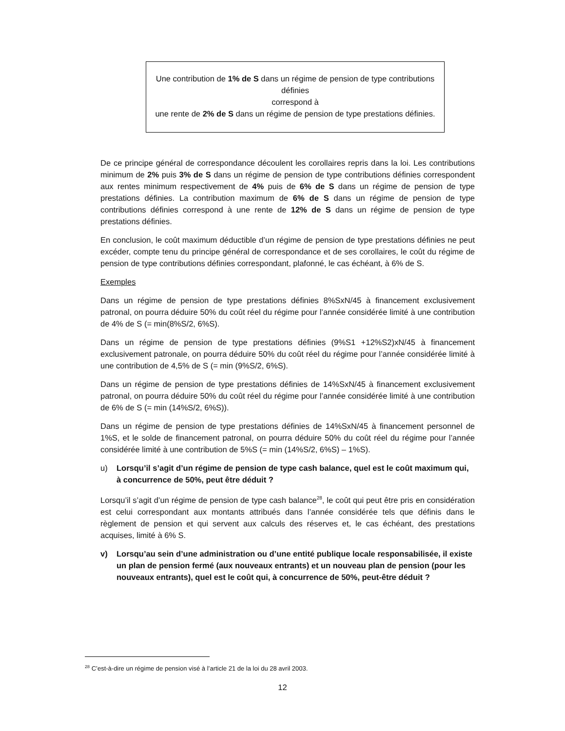Une contribution de 1% de S dans un régime de pension de type contributions définies
correspond à
une rente de 2% de S dans un régime de pension de type prestations définies.
De ce principe général de correspondance découlent les corollaires repris dans la loi. Les contributions minimum de 2% puis 3% de S dans un régime de pension de type contributions définies correspondent aux rentes minimum respectivement de 4% puis de 6% de S dans un régime de pension de type prestations définies. La contribution maximum de 6% de S dans un régime de pension de type contributions définies correspond à une rente de 12% de S dans un régime de pension de type prestations définies.
En conclusion, le coût maximum déductible d’un régime de pension de type prestations définies ne peut excéder, compte tenu du principe général de correspondance et de ses corollaires, le coût du régime de pension de type contributions définies correspondant, plafonné, le cas échéant, à 6% de S.
Exemples
Dans un régime de pension de type prestations définies 8%SxN/45 à financement exclusivement patronal, on pourra déduire 50% du coût réel du régime pour l’année considérée limité à une contribution de 4% de S (= min(8%S/2, 6%S).
Dans un régime de pension de type prestations définies (9%S1 +12%S2)xN/45 à financement exclusivement patronale, on pourra déduire 50% du coût réel du régime pour l’année considérée limité à une contribution de 4,5% de S (= min (9%S/2, 6%S).
Dans un régime de pension de type prestations définies de 14%SxN/45 à financement exclusivement patronal, on pourra déduire 50% du coût réel du régime pour l’année considérée limité à une contribution de 6% de S (= min (14%S/2, 6%S)).
Dans un régime de pension de type prestations définies de 14%SxN/45 à financement personnel de 1%S, et le solde de financement patronal, on pourra déduire 50% du coût réel du régime pour l’année considérée limité à une contribution de 5%S (= min (14%S/2, 6%S) – 1%S).
u) Lorsqu’il s’agit d’un régime de pension de type cash balance, quel est le coût maximum qui, à concurrence de 50%, peut être déduit ?
Lorsqu’il s’agit d’un régime de pension de type cash balance<sup>28</sup>, le coût qui peut être pris en considération est celui correspondant aux montants attribués dans l’année considérée tels que définis dans le règlement de pension et qui servent aux calculs des réserves et, le cas échéant, des prestations acquises, limité à 6% S.
v) Lorsqu’au sein d’une administration ou d’une entité publique locale responsabilisée, il existe un plan de pension fermé (aux nouveaux entrants) et un nouveau plan de pension (pour les nouveaux entrants), quel est le coût qui, à concurrence de 50%, peut-être déduit ?
<sup>28</sup> C’est-à-dire un régime de pension visé à l’article 21 de la loi du 28 avril 2003.
12